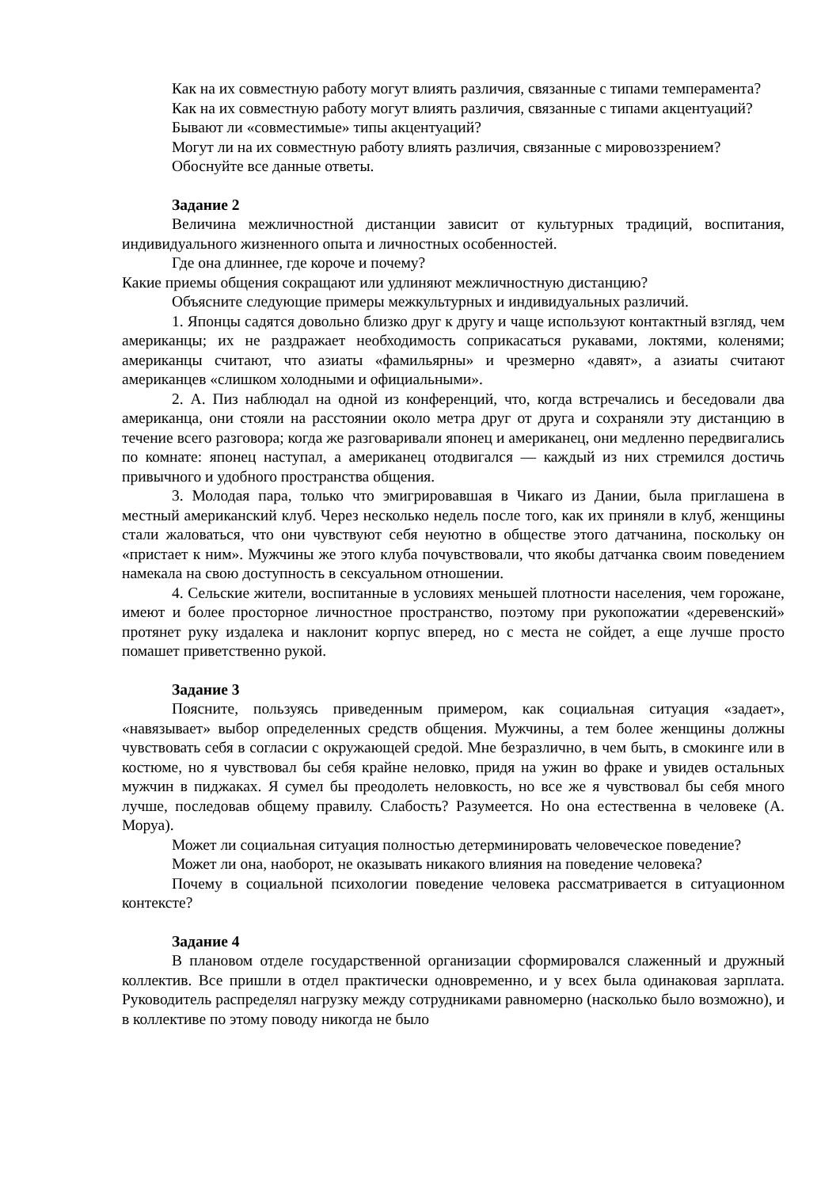Как на их совместную работу могут влиять различия, связанные с типами темперамента?
Как на их совместную работу могут влиять различия, связанные с типами акцентуаций?
Бывают ли «совместимые» типы акцентуаций?
Могут ли на их совместную работу влиять различия, связанные с мировоззрением?
Обоснуйте все данные ответы.
Задание 2
Величина межличностной дистанции зависит от культурных традиций, воспитания, индивидуального жизненного опыта и личностных особенностей.
Где она длиннее, где короче и почему?
Какие приемы общения сокращают или удлиняют межличностную дистанцию?
Объясните следующие примеры межкультурных и индивидуальных различий.
1. Японцы садятся довольно близко друг к другу и чаще используют контактный взгляд, чем американцы; их не раздражает необходимость соприкасаться рукавами, локтями, коленями; американцы считают, что азиаты «фамильярны» и чрезмерно «давят», а азиаты считают американцев «слишком холодными и официальными».
2. А. Пиз наблюдал на одной из конференций, что, когда встречались и беседовали два американца, они стояли на расстоянии около метра друг от друга и сохраняли эту дистанцию в течение всего разговора; когда же разговаривали японец и американец, они медленно передвигались по комнате: японец наступал, а американец отодвигался — каждый из них стремился достичь привычного и удобного пространства общения.
3. Молодая пара, только что эмигрировавшая в Чикаго из Дании, была приглашена в местный американский клуб. Через несколько недель после того, как их приняли в клуб, женщины стали жаловаться, что они чувствуют себя неуютно в обществе этого датчанина, поскольку он «пристает к ним». Мужчины же этого клуба почувствовали, что якобы датчанка своим поведением намекала на свою доступность в сексуальном отношении.
4. Сельские жители, воспитанные в условиях меньшей плотности населения, чем горожане, имеют и более просторное личностное пространство, поэтому при рукопожатии «деревенский» протянет руку издалека и наклонит корпус вперед, но с места не сойдет, а еще лучше просто помашет приветственно рукой.
Задание 3
Поясните, пользуясь приведенным примером, как социальная ситуация «задает», «навязывает» выбор определенных средств общения. Мужчины, а тем более женщины должны чувствовать себя в согласии с окружающей средой. Мне безразлично, в чем быть, в смокинге или в костюме, но я чувствовал бы себя крайне неловко, придя на ужин во фраке и увидев остальных мужчин в пиджаках. Я сумел бы преодолеть неловкость, но все же я чувствовал бы себя много лучше, последовав общему правилу. Слабость? Разумеется. Но она естественна в человеке (А. Моруа).
Может ли социальная ситуация полностью детерминировать человеческое поведение?
Может ли она, наоборот, не оказывать никакого влияния на поведение человека?
Почему в социальной психологии поведение человека рассматривается в ситуационном контексте?
Задание 4
В плановом отделе государственной организации сформировался слаженный и дружный коллектив. Все пришли в отдел практически одновременно, и у всех была одинаковая зарплата. Руководитель распределял нагрузку между сотрудниками равномерно (насколько было возможно), и в коллективе по этому поводу никогда не было